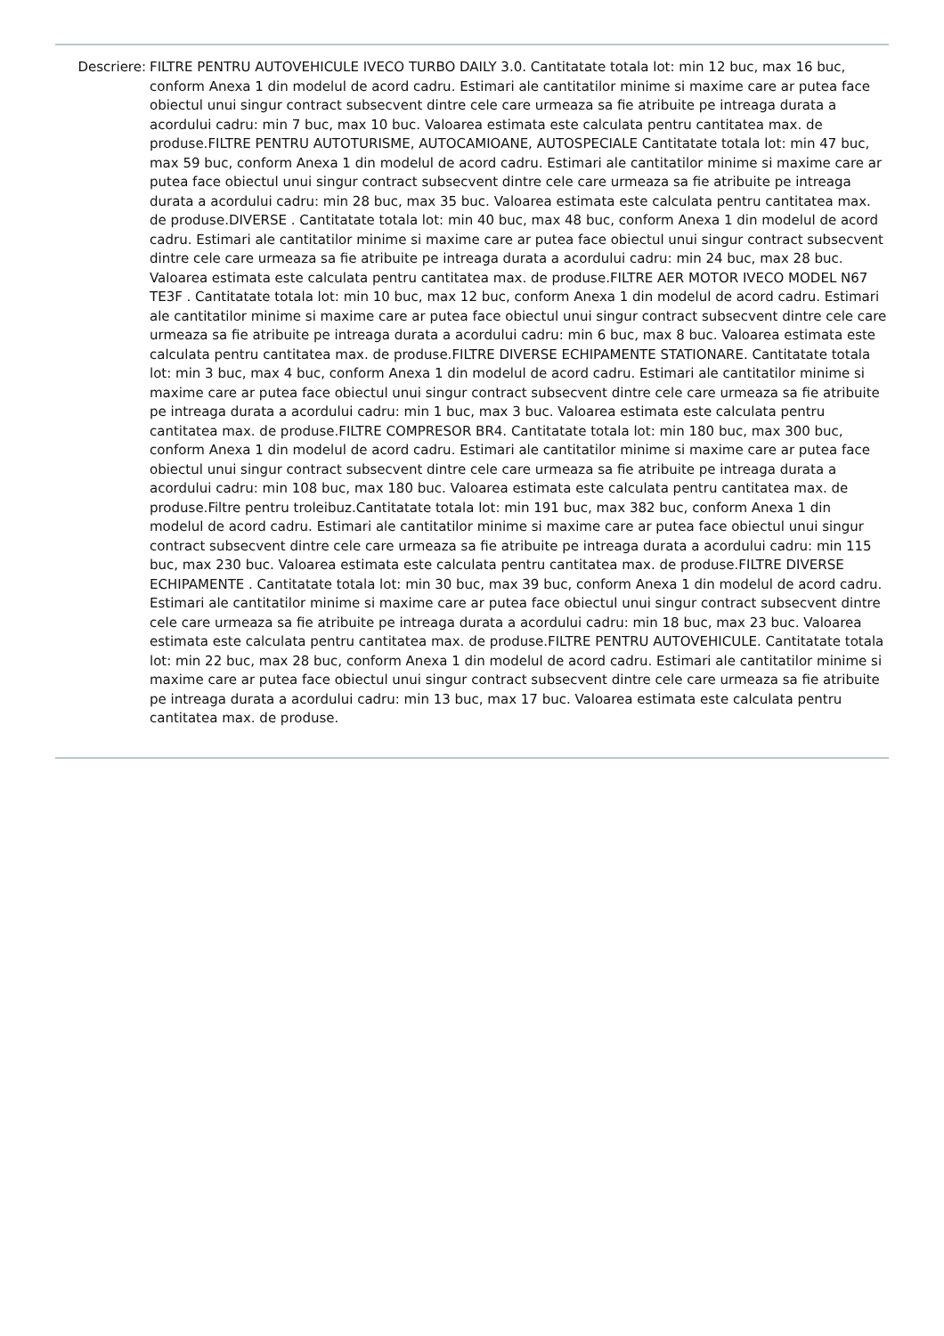Descriere: FILTRE PENTRU AUTOVEHICULE IVECO TURBO DAILY 3.0. Cantitatate totala lot: min 12 buc, max 16 buc, conform Anexa 1 din modelul de acord cadru. Estimari ale cantitatilor minime si maxime care ar putea face obiectul unui singur contract subsecvent dintre cele care urmeaza sa fie atribuite pe intreaga durata a acordului cadru: min 7 buc, max 10 buc. Valoarea estimata este calculata pentru cantitatea max. de produse.FILTRE PENTRU AUTOTURISME, AUTOCAMIOANE, AUTOSPECIALE Cantitatate totala lot: min 47 buc, max 59 buc, conform Anexa 1 din modelul de acord cadru. Estimari ale cantitatilor minime si maxime care ar putea face obiectul unui singur contract subsecvent dintre cele care urmeaza sa fie atribuite pe intreaga durata a acordului cadru: min 28 buc, max 35 buc. Valoarea estimata este calculata pentru cantitatea max. de produse.DIVERSE . Cantitatate totala lot: min 40 buc, max 48 buc, conform Anexa 1 din modelul de acord cadru. Estimari ale cantitatilor minime si maxime care ar putea face obiectul unui singur contract subsecvent dintre cele care urmeaza sa fie atribuite pe intreaga durata a acordului cadru: min 24 buc, max 28 buc. Valoarea estimata este calculata pentru cantitatea max. de produse.FILTRE AER MOTOR IVECO MODEL N67 TE3F . Cantitatate totala lot: min 10 buc, max 12 buc, conform Anexa 1 din modelul de acord cadru. Estimari ale cantitatilor minime si maxime care ar putea face obiectul unui singur contract subsecvent dintre cele care urmeaza sa fie atribuite pe intreaga durata a acordului cadru: min 6 buc, max 8 buc. Valoarea estimata este calculata pentru cantitatea max. de produse.FILTRE DIVERSE ECHIPAMENTE STATIONARE. Cantitatate totala lot: min 3 buc, max 4 buc, conform Anexa 1 din modelul de acord cadru. Estimari ale cantitatilor minime si maxime care ar putea face obiectul unui singur contract subsecvent dintre cele care urmeaza sa fie atribuite pe intreaga durata a acordului cadru: min 1 buc, max 3 buc. Valoarea estimata este calculata pentru cantitatea max. de produse.FILTRE COMPRESOR BR4. Cantitatate totala lot: min 180 buc, max 300 buc, conform Anexa 1 din modelul de acord cadru. Estimari ale cantitatilor minime si maxime care ar putea face obiectul unui singur contract subsecvent dintre cele care urmeaza sa fie atribuite pe intreaga durata a acordului cadru: min 108 buc, max 180 buc. Valoarea estimata este calculata pentru cantitatea max. de produse.Filtre pentru troleibuz.Cantitatate totala lot: min 191 buc, max 382 buc, conform Anexa 1 din modelul de acord cadru. Estimari ale cantitatilor minime si maxime care ar putea face obiectul unui singur contract subsecvent dintre cele care urmeaza sa fie atribuite pe intreaga durata a acordului cadru: min 115 buc, max 230 buc. Valoarea estimata este calculata pentru cantitatea max. de produse.FILTRE DIVERSE ECHIPAMENTE . Cantitatate totala lot: min 30 buc, max 39 buc, conform Anexa 1 din modelul de acord cadru. Estimari ale cantitatilor minime si maxime care ar putea face obiectul unui singur contract subsecvent dintre cele care urmeaza sa fie atribuite pe intreaga durata a acordului cadru: min 18 buc, max 23 buc. Valoarea estimata este calculata pentru cantitatea max. de produse.FILTRE PENTRU AUTOVEHICULE. Cantitatate totala lot: min 22 buc, max 28 buc, conform Anexa 1 din modelul de acord cadru. Estimari ale cantitatilor minime si maxime care ar putea face obiectul unui singur contract subsecvent dintre cele care urmeaza sa fie atribuite pe intreaga durata a acordului cadru: min 13 buc, max 17 buc. Valoarea estimata este calculata pentru cantitatea max. de produse.